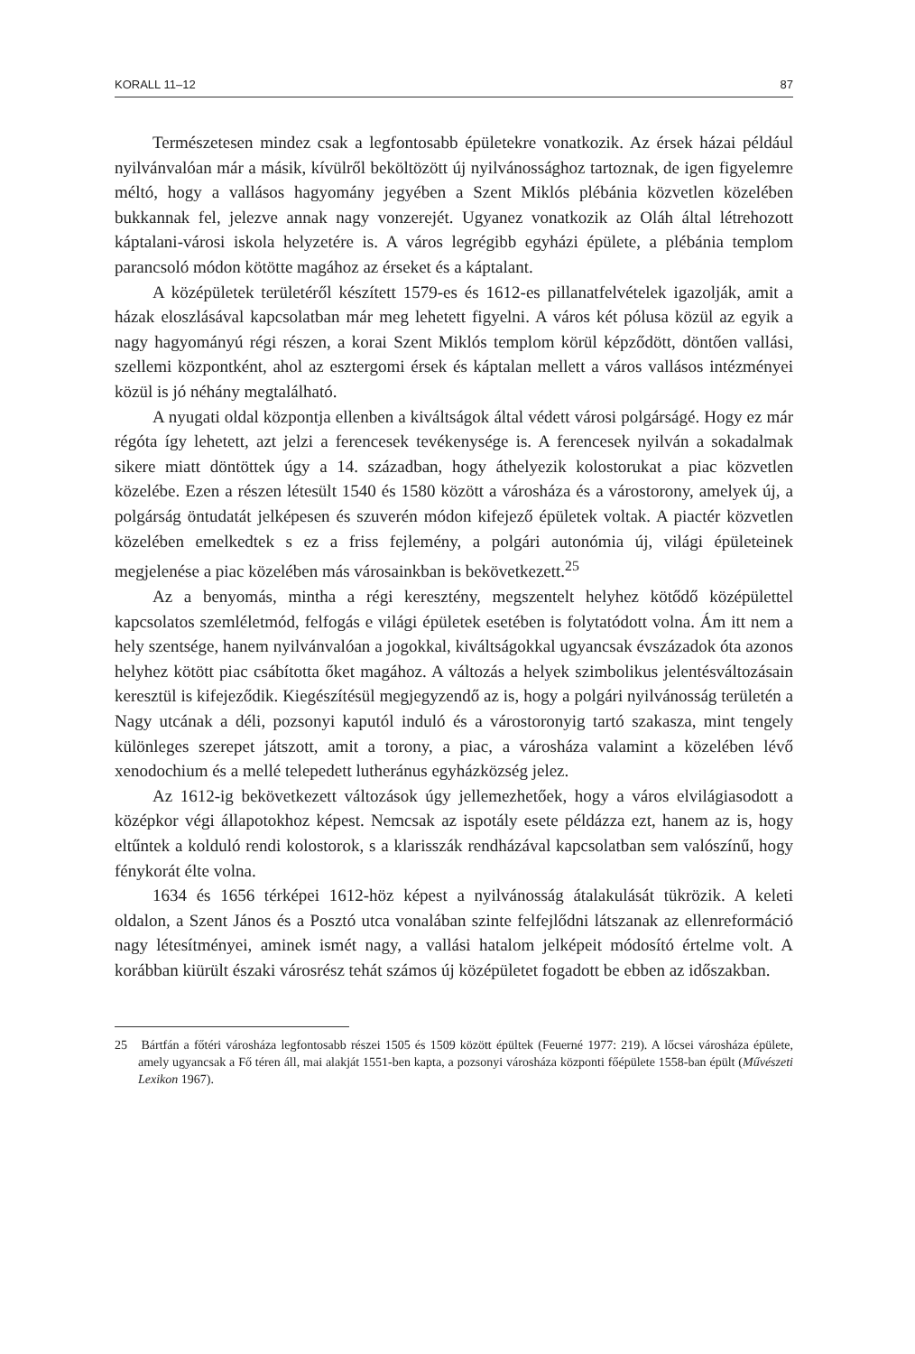KORALL 11–12 87
Természetesen mindez csak a legfontosabb épületekre vonatkozik. Az érsek házai például nyilvánvalóan már a másik, kívülről beköltözött új nyilvánossághoz tartoznak, de igen figyelemre méltó, hogy a vallásos hagyomány jegyében a Szent Miklós plébánia közvetlen közelében bukkannak fel, jelezve annak nagy vonzerejét. Ugyanez vonatkozik az Oláh által létrehozott káptalani-városi iskola helyzetére is. A város legrégibb egyházi épülete, a plébánia templom parancsoló módon kötötte magához az érseket és a káptalant.
A középületek területéről készített 1579-es és 1612-es pillanatfelvételek igazolják, amit a házak eloszlásával kapcsolatban már meg lehetett figyelni. A város két pólusa közül az egyik a nagy hagyományú régi részen, a korai Szent Miklós templom körül képződött, döntően vallási, szellemi központként, ahol az esztergomi érsek és káptalan mellett a város vallásos intézményei közül is jó néhány megtalálható.
A nyugati oldal központja ellenben a kiváltságok által védett városi polgárságé. Hogy ez már régóta így lehetett, azt jelzi a ferencesek tevékenysége is. A ferencesek nyilván a sokadalmak sikere miatt döntöttek úgy a 14. században, hogy áthelyezik kolostorukat a piac közvetlen közelébe. Ezen a részen létesült 1540 és 1580 között a városháza és a várostorony, amelyek új, a polgárság öntudatát jelképesen és szuverén módon kifejező épületek voltak. A piactér közvetlen közelében emelkedtek s ez a friss fejlemény, a polgári autonómia új, világi épületeinek megjelenése a piac közelében más városainkban is bekövetkezett.<sup>25</sup>
Az a benyomás, mintha a régi keresztény, megszentelt helyhez kötődő középülettel kapcsolatos szemléletmód, felfogás e világi épületek esetében is folytatódott volna. Ám itt nem a hely szentsége, hanem nyilvánvalóan a jogokkal, kiváltságokkal ugyancsak évszázadok óta azonos helyhez kötött piac csábította őket magához. A változás a helyek szimbolikus jelentésváltozásain keresztül is kifejeződik. Kiegészítésül megjegyzendő az is, hogy a polgári nyilvánosság területén a Nagy utcának a déli, pozsonyi kaputól induló és a várostoronyig tartó szakasza, mint tengely különleges szerepet játszott, amit a torony, a piac, a városháza valamint a közelében lévő xenodochium és a mellé telepedett lutheránus egyházközség jelez.
Az 1612-ig bekövetkezett változások úgy jellemezhetőek, hogy a város elvilágiasodott a középkor végi állapotokhoz képest. Nemcsak az ispotály esete példázza ezt, hanem az is, hogy eltűntek a kolduló rendi kolostorok, s a klarisszák rendházával kapcsolatban sem valószínű, hogy fénykorát élte volna.
1634 és 1656 térképei 1612-höz képest a nyilvánosság átalakulását tükrözik. A keleti oldalon, a Szent János és a Posztó utca vonalában szinte felfejlődni látszanak az ellenreformáció nagy létesítményei, aminek ismét nagy, a vallási hatalom jelképeit módosító értelme volt. A korábban kiürült északi városrész tehát számos új középületet fogadott be ebben az időszakban.
25 Bártfán a főtéri városháza legfontosabb részei 1505 és 1509 között épültek (Feuerné 1977: 219). A lőcsei városháza épülete, amely ugyancsak a Fő téren áll, mai alakját 1551-ben kapta, a pozsonyi városháza központi főépülete 1558-ban épült (Művészeti Lexikon 1967).